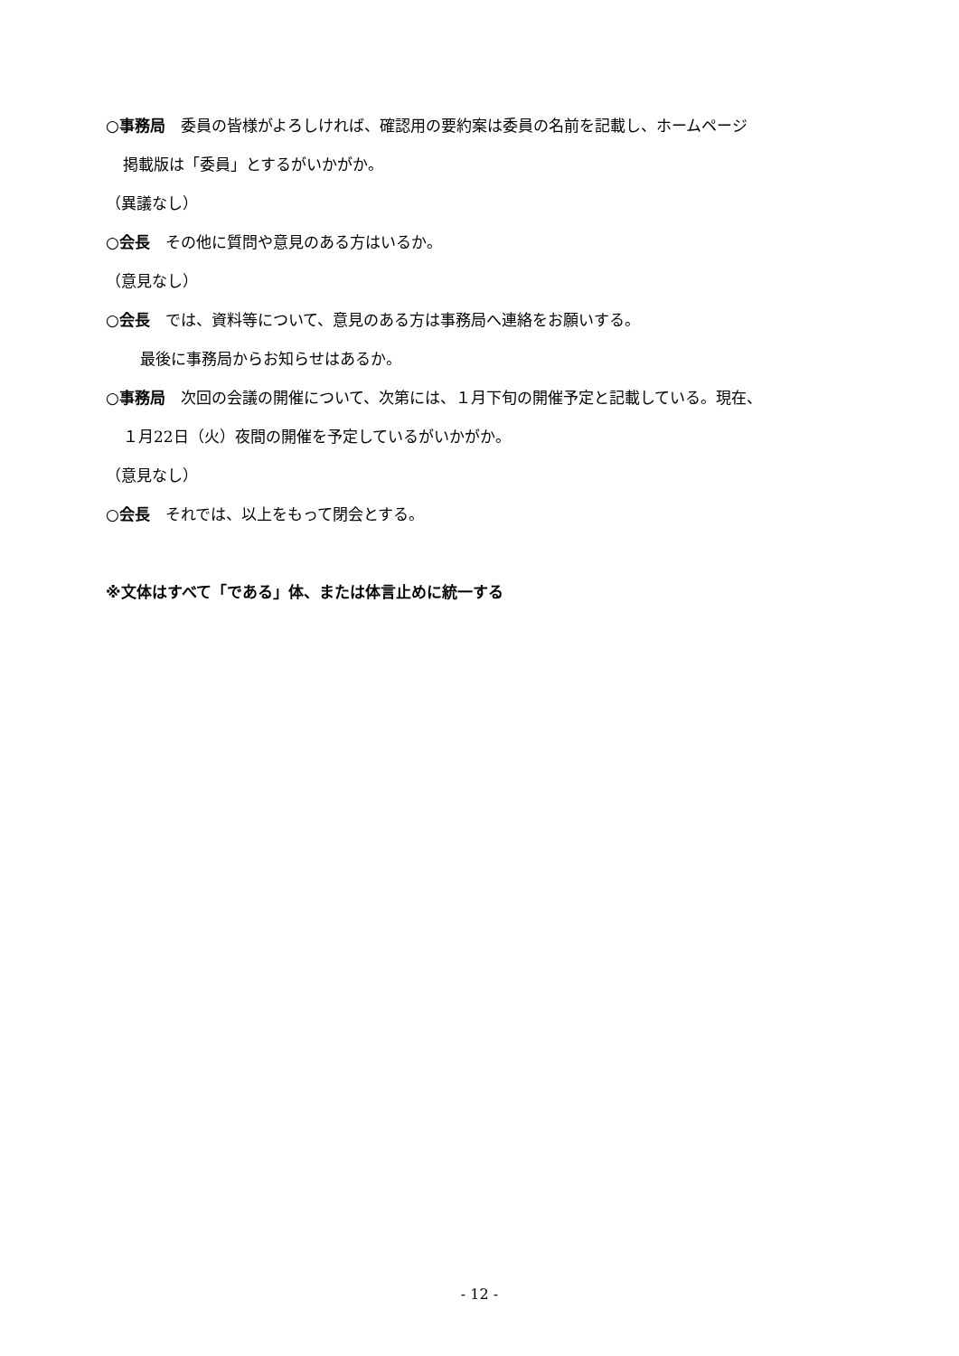○事務局　委員の皆様がよろしければ、確認用の要約案は委員の名前を記載し、ホームページ
掲載版は「委員」とするがいかがか。
（異議なし）
○会長　その他に質問や意見のある方はいるか。
（意見なし）
○会長　では、資料等について、意見のある方は事務局へ連絡をお願いする。
最後に事務局からお知らせはあるか。
○事務局　次回の会議の開催について、次第には、１月下旬の開催予定と記載している。現在、
１月22日（火）夜間の開催を予定しているがいかがか。
（意見なし）
○会長　それでは、以上をもって閉会とする。
※文体はすべて「である」体、または体言止めに統一する
- 12 -